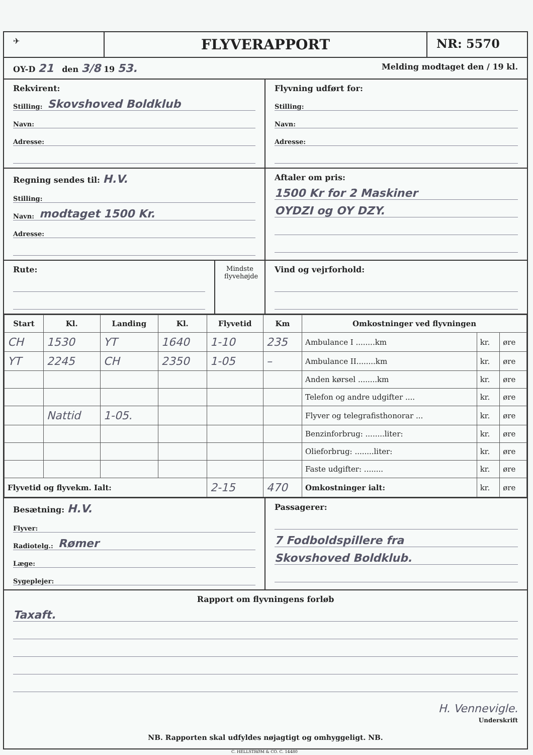✈
FLYVERAPPORT
NR: 5570
OY-D 21 den 3/8 19 53.
Melding modtaget den / 19 kl.
Rekvirent:
Stilling: Skovshoved Boldklub
Navn:
Adresse:
Flyvning udført for:
Stilling:
Navn:
Adresse:
Regning sendes til: H.V.
Stilling:
Navn: modtaget 1500 Kr.
Adresse:
Aftaler om pris:
1500 Kr for 2 Maskiner
OYDZI og OY DZY.
Rute:
Mindste flyvehøjde
Vind og vejrforhold:
| Start | Kl. | Landing | Kl. | Flyvetid | Km | Omkostninger ved flyvningen | | |
| --- | --- | --- | --- | --- | --- | --- | --- | --- |
| CH | 1530 | YT | 1640 | 1-10 | 235 | Ambulance I ........km | kr. | øre |
| YT | 2245 | CH | 2350 | 1-05 | – | Ambulance II........km | kr. | øre |
| | | | | | | Anden kørsel ........km | kr. | øre |
| | | | | | | Telefon og andre udgifter .... | kr. | øre |
| | Nattid | 1-05. | | | | Flyver og telegrafisthonorar ... | kr. | øre |
| | | | | | | Benzinforbrug: ........liter: | kr. | øre |
| | | | | | | Olieforbrug: ........liter: | kr. | øre |
| | | | | | | Faste udgifter: ........ | kr. | øre |
| Flyvetid og flyvekm. Ialt: | | | | 2-15 | 470 | Omkostninger ialt: | kr. | øre |
Besætning: H.V.
Flyver:
Radiotelg.: Rømer
Læge:
Sygeplejer:
Passagerer:
7 Fodboldspillere fra
Skovshoved Boldklub.
Rapport om flyvningens forløb
Taxaft.
H. Vennevigle.
Underskrift
NB. Rapporten skal udfyldes nøjagtigt og omhyggeligt. NB.
C. HELLSTRØM & CO. C. 14480